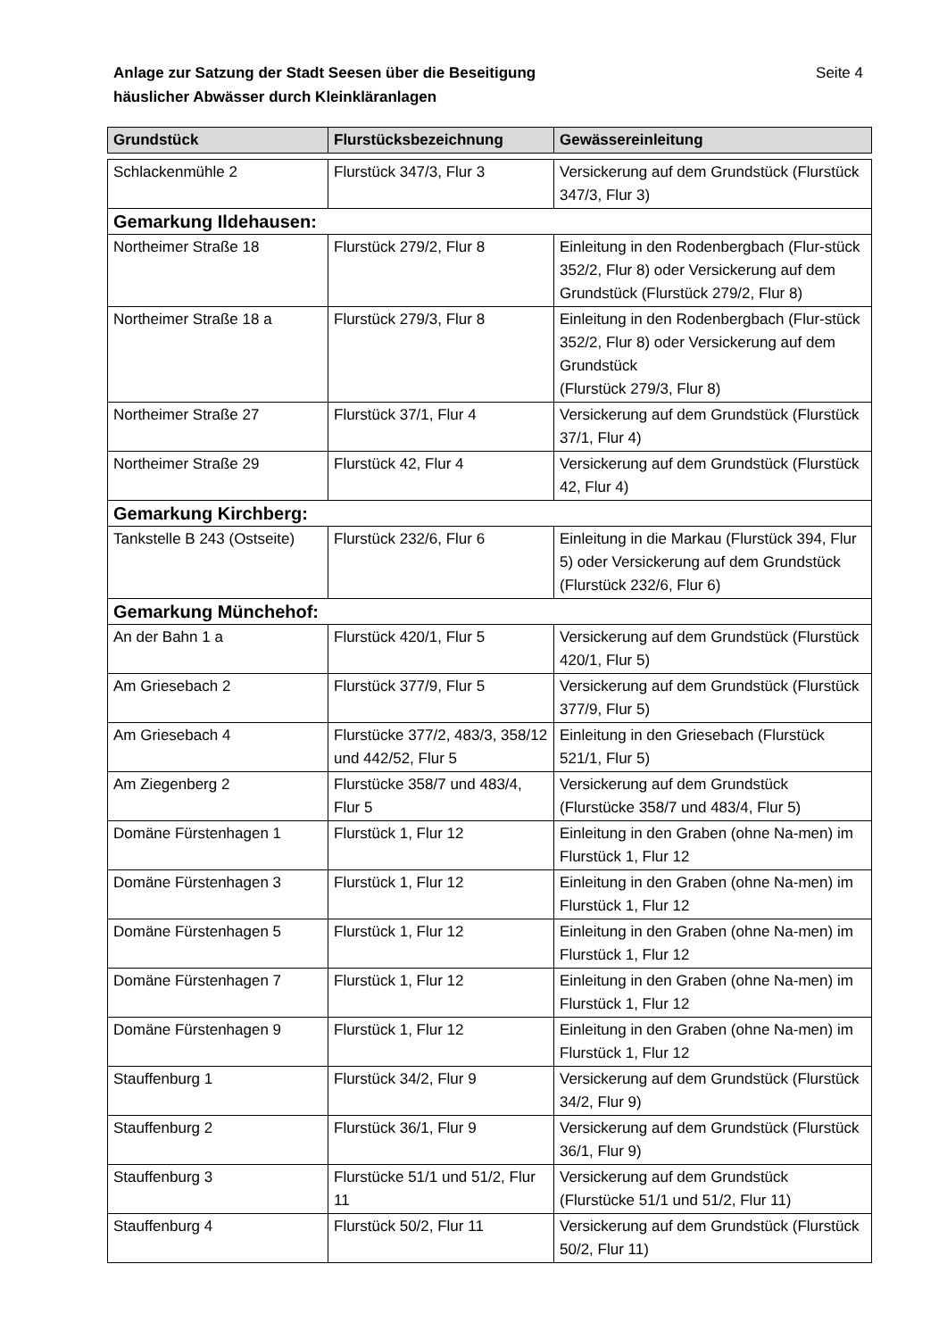Seite 4 Anlage zur Satzung der Stadt Seesen über die Beseitigung
häuslicher Abwässer durch Kleinkläranlagen
| Grundstück | Flurstücksbezeichnung | Gewässereinleitung |
| --- | --- | --- |
| Schlackenmühle 2 | Flurstück 347/3, Flur 3 | Versickerung auf dem Grundstück (Flurstück 347/3, Flur 3) |
| Gemarkung Ildehausen: | | |
| Northeimer Straße 18 | Flurstück 279/2, Flur 8 | Einleitung in den Rodenbergbach (Flur-stück 352/2, Flur 8) oder Versickerung auf dem Grundstück (Flurstück 279/2, Flur 8) |
| Northeimer Straße 18 a | Flurstück 279/3, Flur 8 | Einleitung in den Rodenbergbach (Flur-stück 352/2, Flur 8) oder Versickerung auf dem Grundstück (Flurstück 279/3, Flur 8) |
| Northeimer Straße 27 | Flurstück 37/1, Flur 4 | Versickerung auf dem Grundstück (Flurstück 37/1, Flur 4) |
| Northeimer Straße 29 | Flurstück 42, Flur 4 | Versickerung auf dem Grundstück (Flurstück 42, Flur 4) |
| Gemarkung Kirchberg: | | |
| Tankstelle B 243 (Ostseite) | Flurstück 232/6, Flur 6 | Einleitung in die Markau (Flurstück 394, Flur 5) oder Versickerung auf dem Grundstück (Flurstück 232/6, Flur 6) |
| Gemarkung Münchehof: | | |
| An der Bahn 1 a | Flurstück 420/1, Flur 5 | Versickerung auf dem Grundstück (Flurstück 420/1, Flur 5) |
| Am Griesebach 2 | Flurstück 377/9, Flur 5 | Versickerung auf dem Grundstück (Flurstück 377/9, Flur 5) |
| Am Griesebach 4 | Flurstücke 377/2, 483/3, 358/12 und 442/52, Flur 5 | Einleitung in den Griesebach (Flurstück 521/1, Flur 5) |
| Am Ziegenberg 2 | Flurstücke 358/7 und 483/4, Flur 5 | Versickerung auf dem Grundstück (Flurstücke 358/7 und 483/4, Flur 5) |
| Domäne Fürstenhagen 1 | Flurstück 1, Flur 12 | Einleitung in den Graben (ohne Na-men) im Flurstück 1, Flur 12 |
| Domäne Fürstenhagen 3 | Flurstück 1, Flur 12 | Einleitung in den Graben (ohne Na-men) im Flurstück 1, Flur 12 |
| Domäne Fürstenhagen 5 | Flurstück 1, Flur 12 | Einleitung in den Graben (ohne Na-men) im Flurstück 1, Flur 12 |
| Domäne Fürstenhagen 7 | Flurstück 1, Flur 12 | Einleitung in den Graben (ohne Na-men) im Flurstück 1, Flur 12 |
| Domäne Fürstenhagen 9 | Flurstück 1, Flur 12 | Einleitung in den Graben (ohne Na-men) im Flurstück 1, Flur 12 |
| Stauffenburg 1 | Flurstück 34/2, Flur 9 | Versickerung auf dem Grundstück (Flurstück 34/2, Flur 9) |
| Stauffenburg 2 | Flurstück 36/1, Flur 9 | Versickerung auf dem Grundstück (Flurstück 36/1, Flur 9) |
| Stauffenburg 3 | Flurstücke 51/1 und 51/2, Flur 11 | Versickerung auf dem Grundstück (Flurstücke 51/1 und 51/2, Flur 11) |
| Stauffenburg 4 | Flurstück 50/2, Flur 11 | Versickerung auf dem Grundstück (Flurstück 50/2, Flur 11) |